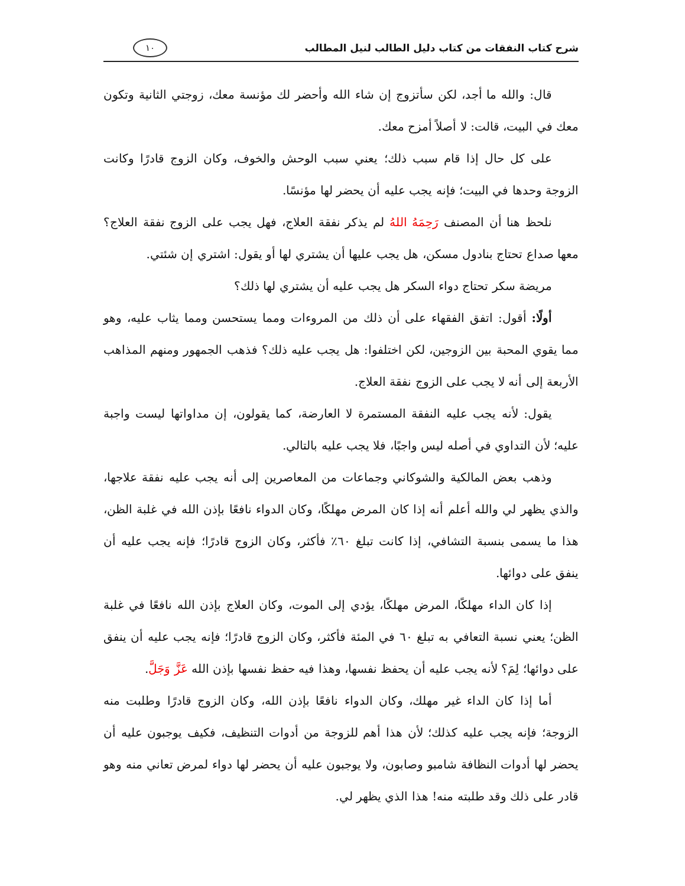شرح كتاب النفقات من كتاب دليل الطالب لنيل المطالب ١٠
قال: والله ما أجد، لكن سأتزوج إن شاء الله وأحضر لك مؤنسة معك، زوجتي الثانية وتكون معك في البيت، قالت: لا أصلاً أمزح معك.
على كل حال إذا قام سبب ذلك؛ يعني سبب الوحش والخوف، وكان الزوج قادرًا وكانت الزوجة وحدها في البيت؛ فإنه يجب عليه أن يحضر لها مؤنسًا.
نلحظ هنا أن المصنف رَحِمَهُ اللهُ لم يذكر نفقة العلاج، فهل يجب على الزوج نفقة العلاج؟ معها صداع تحتاج بنادول مسكن، هل يجب عليها أن يشتري لها أو يقول: اشتري إن شئتي.
مريضة سكر تحتاج دواء السكر هل يجب عليه أن يشتري لها ذلك؟
أولًا: أقول: اتفق الفقهاء على أن ذلك من المروءات ومما يستحسن ومما يثاب عليه، وهو مما يقوي المحبة بين الزوجين، لكن اختلفوا: هل يجب عليه ذلك؟ فذهب الجمهور ومنهم المذاهب الأربعة إلى أنه لا يجب على الزوج نفقة العلاج.
يقول: لأنه يجب عليه النفقة المستمرة لا العارضة، كما يقولون، إن مداواتها ليست واجبة عليه؛ لأن التداوي في أصله ليس واجبًا، فلا يجب عليه بالتالي.
وذهب بعض المالكية والشوكاني وجماعات من المعاصرين إلى أنه يجب عليه نفقة علاجها، والذي يظهر لي والله أعلم أنه إذا كان المرض مهلكًا، وكان الدواء نافعًا بإذن الله في غلبة الظن، هذا ما يسمى بنسبة التشافي، إذا كانت تبلغ ٦٠٪ فأكثر، وكان الزوج قادرًا؛ فإنه يجب عليه أن ينفق على دوائها.
إذا كان الداء مهلكًا، المرض مهلكًا، يؤدي إلى الموت، وكان العلاج بإذن الله نافعًا في غلبة الظن؛ يعني نسبة التعافي به تبلغ ٦٠ في المئة فأكثر، وكان الزوج قادرًا؛ فإنه يجب عليه أن ينفق على دوائها؛ لِمَ؟ لأنه يجب عليه أن يحفظ نفسها، وهذا فيه حفظ نفسها بإذن الله عَزَّ وَجَلَّ.
أما إذا كان الداء غير مهلك، وكان الدواء نافعًا بإذن الله، وكان الزوج قادرًا وطلبت منه الزوجة؛ فإنه يجب عليه كذلك؛ لأن هذا أهم للزوجة من أدوات التنظيف، فكيف يوجبون عليه أن يحضر لها أدوات النظافة شامبو وصابون، ولا يوجبون عليه أن يحضر لها دواء لمرض تعاني منه وهو قادر على ذلك وقد طلبته منه! هذا الذي يظهر لي.